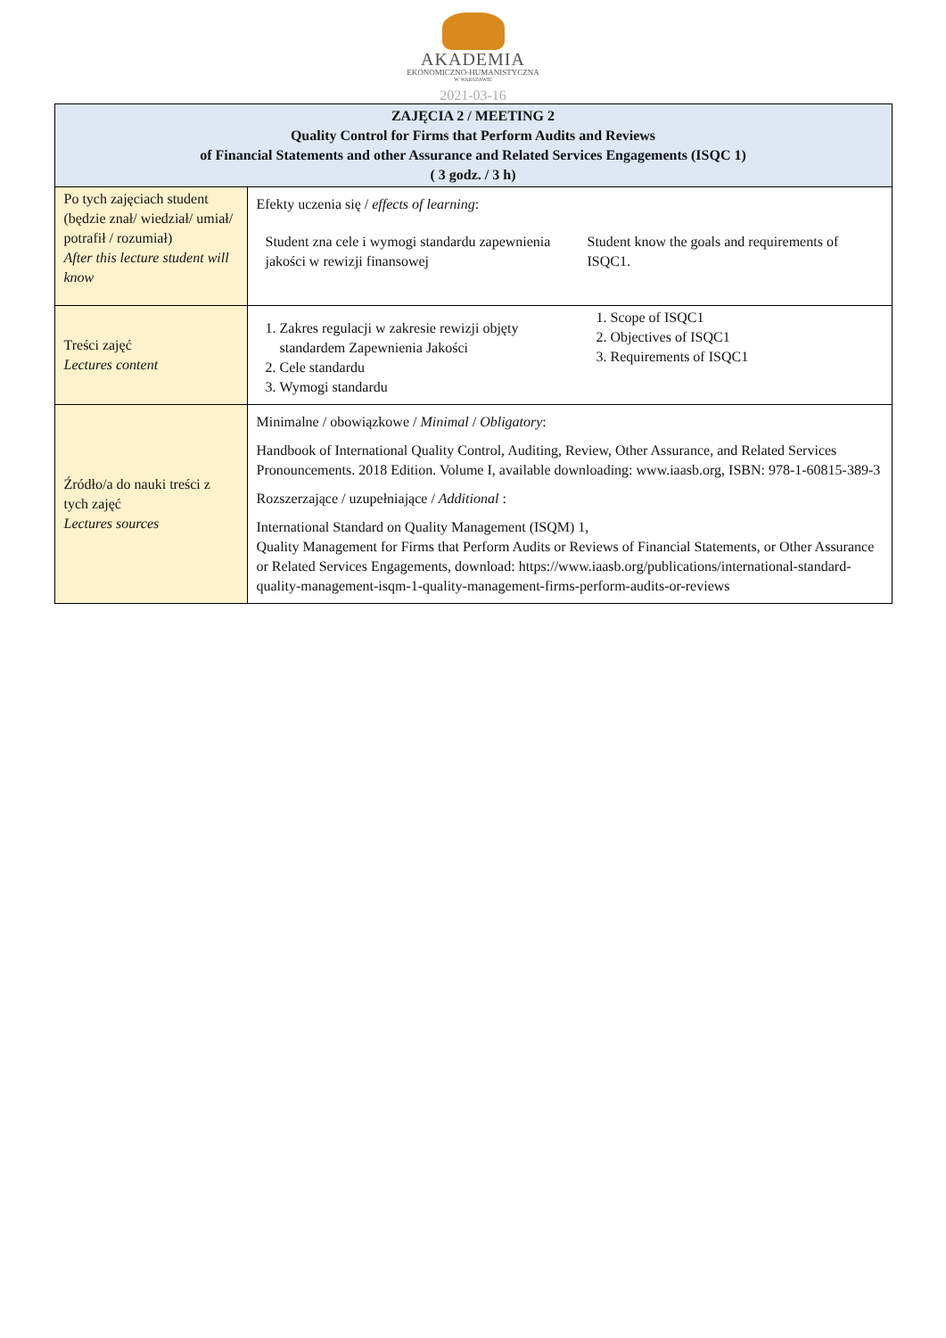AKADEMIA
EKONOMICZNO-HUMANISTYCZNA
W WARSZAWIE
2021-03-16
| ZAJĘCIA 2 / MEETING 2 Quality Control for Firms that Perform Audits and Reviews of Financial Statements and other Assurance and Related Services Engagements (ISQC 1) ( 3 godz. / 3 h) | |
| --- | --- |
| Po tych zajęciach student (będzie znał/ wiedział/ umiał/ potrafił / rozumiał) After this lecture student will know | Efekty uczenia się / effects of learning : Student zna cele i wymogi standardu zapewnienia jakości w rewizji finansowej Student know the goals and requirements of ISQC1. |
| Treści zajęć Lectures content | 1. Zakres regulacji w zakresie rewizji objęty standardem Zapewnienia Jakości 2. Cele standardu 3. Wymogi standardu 1. Scope of ISQC1 2. Objectives of ISQC1 3. Requirements of ISQC1 |
| Źródło/a do nauki treści z tych zajęć Lectures sources | Minimalne / obowiązkowe / Minimal / Obligatory : Handbook of International Quality Control, Auditing, Review, Other Assurance, and Related Services Pronouncements. 2018 Edition. Volume I, available downloading: www.iaasb.org, ISBN: 978-1-60815-389-3 Rozszerzające / uzupełniające / Additional : International Standard on Quality Management (ISQM) 1, Quality Management for Firms that Perform Audits or Reviews of Financial Statements, or Other Assurance or Related Services Engagements, download: https://www.iaasb.org/publications/international-standard-quality-management-isqm-1-quality-management-firms-perform-audits-or-reviews |